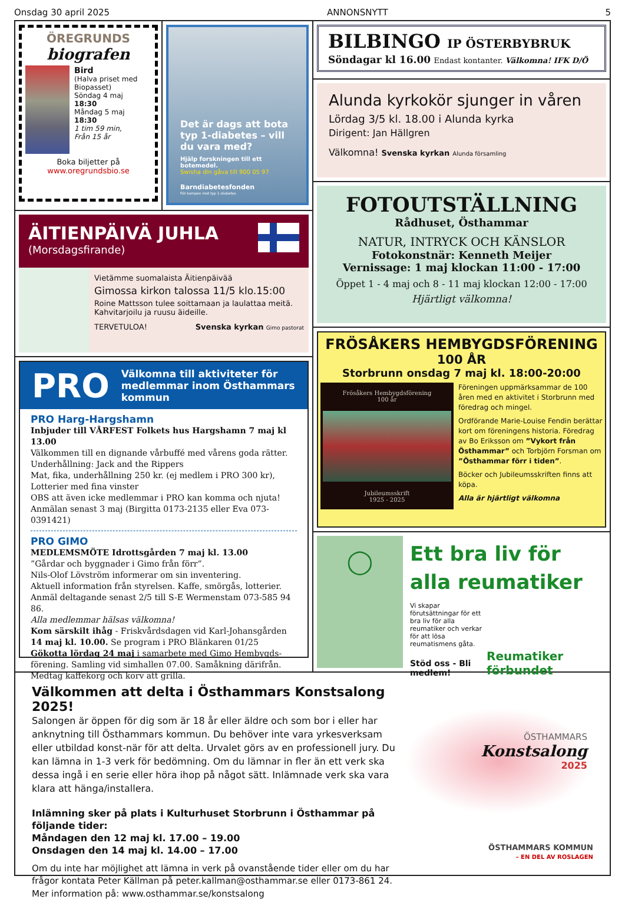Onsdag 30 april 2025 ANNONSNYTT 5
ÖREGRUNDS
biografen
Bird
(Halva priset med Biopasset)
Söndag 4 maj
18:30
Måndag 5 maj
18:30
1 tim 59 min,
Från 15 år
Boka biljetter på
www.oregrundsbio.se
Det är dags att bota typ 1-diabetes – vill du vara med?
Hjälp forskningen till ett botemedel.
Swisha din gåva till 900 05 97
Barndiabetesfonden
För kampen mot typ 1-diabetes
ÄITIENPÄIVÄ JUHLA
(Morsdagsfirande)
Vietämme suomalaista Äitienpäivää
Gimossa kirkon talossa 11/5 klo.15:00
Roine Mattsson tulee soittamaan ja laulattaa meitä.
Kahvitarjoilu ja ruusu äideille.
TERVETULOA! Svenska kyrkan Gimo pastorat
PRO
Välkomna till aktiviteter för medlemmar inom Östhammars kommun
PRO Harg-Hargshamn
Inbjuder till VÅRFEST Folkets hus Hargshamn 7 maj kl 13.00
Välkommen till en dignande vårbuffé med vårens goda rätter.
Underhållning: Jack and the Rippers
Mat, fika, underhållning 250 kr. (ej medlem i PRO 300 kr),
Lotterier med fina vinster
OBS att även icke medlemmar i PRO kan komma och njuta!
Anmälan senast 3 maj (Birgitta 0173-2135 eller Eva 073-0391421)
PRO GIMO
MEDLEMSMÖTE Idrottsgården 7 maj kl. 13.00
”Gårdar och byggnader i Gimo från förr”.
Nils-Olof Lövström informerar om sin inventering.
Aktuell information från styrelsen. Kaffe, smörgås, lotterier.
Anmäl deltagande senast 2/5 till S-E Wermenstam 073-585 94 86.
Alla medlemmar hälsas välkomna!
Kom särskilt ihåg - Friskvårdsdagen vid Karl-Johansgården
14 maj kl. 10.00. Se program i PRO Blänkaren 01/25
Gökotta lördag 24 maj i samarbete med Gimo Hembygds-förening. Samling vid simhallen 07.00. Samåkning därifrån.
Medtag kaffekorg och korv att grilla.
BILBINGO IP ÖSTERBYBRUK
Söndagar kl 16.00 Endast kontanter. Välkomna! IFK D/Ö
Alunda kyrkokör sjunger in våren
Lördag 3/5 kl. 18.00 i Alunda kyrka
Dirigent: Jan Hällgren
Välkomna! Svenska kyrkan Alunda församling
FOTOUTSTÄLLNING
Rådhuset, Östhammar
NATUR, INTRYCK OCH KÄNSLOR
Fotokonstnär: Kenneth Meijer
Vernissage: 1 maj klockan 11:00 - 17:00
Öppet 1 - 4 maj och 8 - 11 maj klockan 12:00 - 17:00
Hjärtligt välkomna!
FRÖSÅKERS HEMBYGDSFÖRENING
100 ÅR
Storbrunn onsdag 7 maj kl. 18:00-20:00
Frösåkers Hembygdsförening
100 år
Jubileumsskrift
1925 - 2025
Föreningen uppmärksammar de 100 åren med en aktivitet i Storbrunn med föredrag och mingel.
Ordförande Marie-Louise Fendin berättar kort om föreningens historia. Föredrag av Bo Eriksson om ”Vykort från Östhammar” och Torbjörn Forsman om ”Östhammar förr i tiden”.
Böcker och Jubileumsskriften finns att köpa.
Alla är hjärtligt välkomna
◯
Ett bra liv för alla reumatiker
Vi skapar förutsättningar för ett bra liv för alla reumatiker och verkar för att lösa reumatismens gåta.
Stöd oss - Bli medlem!
Reumatiker förbundet
Välkommen att delta i Östhammars Konstsalong 2025!
Salongen är öppen för dig som är 18 år eller äldre och som bor i eller har anknytning till Östhammars kommun. Du behöver inte vara yrkesverksam eller utbildad konst-när för att delta. Urvalet görs av en professionell jury. Du kan lämna in 1-3 verk för bedömning. Om du lämnar in fler än ett verk ska dessa ingå i en serie eller höra ihop på något sätt. Inlämnade verk ska vara klara att hänga/installera.
Inlämning sker på plats i Kulturhuset Storbrunn i Östhammar på följande tider:
Måndagen den 12 maj kl. 17.00 – 19.00
Onsdagen den 14 maj kl. 14.00 – 17.00
Om du inte har möjlighet att lämna in verk på ovanstående tider eller om du har frågor kontata Peter Källman på peter.kallman@osthammar.se eller 0173-861 24.
Mer information på: www.osthammar.se/konstsalong
ÖSTHAMMARS
Konstsalong
2025
ÖSTHAMMARS KOMMUN
– EN DEL AV ROSLAGEN